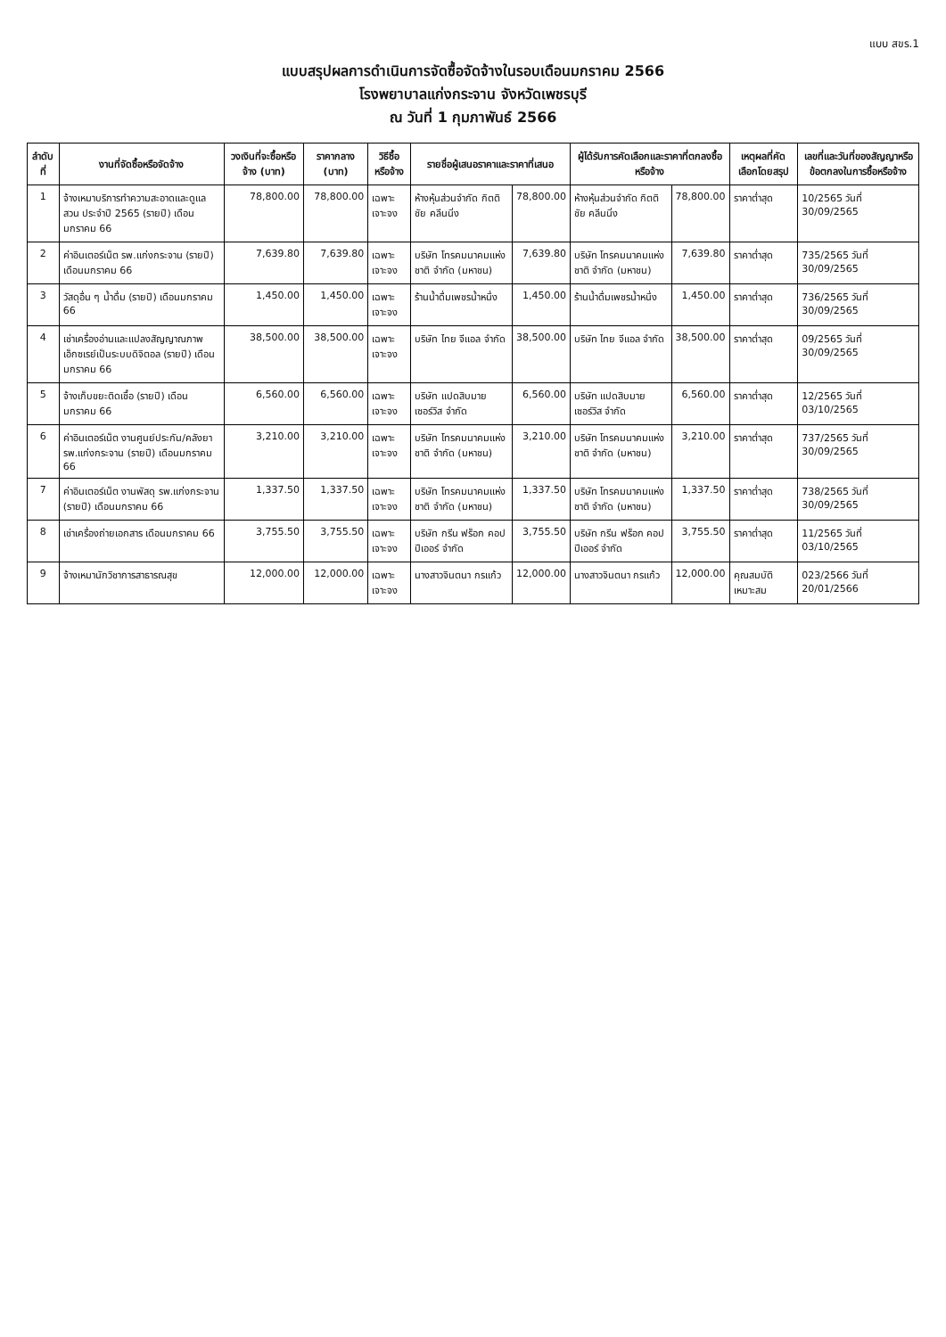แบบ สขร.1
แบบสรุปผลการดำเนินการจัดซื้อจัดจ้างในรอบเดือนมกราคม 2566
โรงพยาบาลแก่งกระจาน จังหวัดเพชรบุรี
ณ วันที่ 1 กุมภาพันธ์ 2566
| ลำดับที่ | งานที่จัดซื้อหรือจัดจ้าง | วงเงินที่จะซื้อหรือจ้าง (บาท) | ราคากลาง (บาท) | วิธีซื้อหรือจ้าง | รายชื่อผู้เสนอราคาและราคาที่เสนอ | | ผู้ได้รับการคัดเลือกและราคาที่ตกลงซื้อหรือจ้าง | | เหตุผลที่คัดเลือกโดยสรุป | เลขที่และวันที่ของสัญญาหรือข้อตกลงในการซื้อหรือจ้าง |
| --- | --- | --- | --- | --- | --- | --- | --- | --- | --- | --- |
| 1 | จ้างเหมาบริการทำความสะอาดและดูแลสวน ประจำปี 2565 (รายปี) เดือนมกราคม 66 | 78,800.00 | 78,800.00 | เฉพาะเจาะจง | ห้างหุ้นส่วนจำกัด กิตติชัย คลีนนิ่ง | 78,800.00 | ห้างหุ้นส่วนจำกัด กิตติชัย คลีนนิ่ง | 78,800.00 | ราคาต่ำสุด | 10/2565 วันที่ 30/09/2565 |
| 2 | ค่าอินเตอร์เน็ต รพ.แก่งกระจาน (รายปี) เดือนมกราคม 66 | 7,639.80 | 7,639.80 | เฉพาะเจาะจง | บริษัท โทรคมนาคมแห่งชาติ จำกัด (มหาชน) | 7,639.80 | บริษัท โทรคมนาคมแห่งชาติ จำกัด (มหาชน) | 7,639.80 | ราคาต่ำสุด | 735/2565 วันที่ 30/09/2565 |
| 3 | วัสดุอื่น ๆ น้ำดื่ม (รายปี) เดือนมกราคม 66 | 1,450.00 | 1,450.00 | เฉพาะเจาะจง | ร้านน้ำดื่มเพชรน้ำหนึ่ง | 1,450.00 | ร้านน้ำดื่มเพชรน้ำหนึ่ง | 1,450.00 | ราคาต่ำสุด | 736/2565 วันที่ 30/09/2565 |
| 4 | เช่าเครื่องอ่านและแปลงสัญญาณภาพเอ็กซเรย์เป็นระบบดิจิตอล (รายปี) เดือนมกราคม 66 | 38,500.00 | 38,500.00 | เฉพาะเจาะจง | บริษัท ไทย จีแอล จำกัด | 38,500.00 | บริษัท ไทย จีแอล จำกัด | 38,500.00 | ราคาต่ำสุด | 09/2565 วันที่ 30/09/2565 |
| 5 | จ้างเก็บขยะติดเชื้อ (รายปี) เดือนมกราคม 66 | 6,560.00 | 6,560.00 | เฉพาะเจาะจง | บริษัท แปดสิบมาย เซอร์วิส จำกัด | 6,560.00 | บริษัท แปดสิบมาย เซอร์วิส จำกัด | 6,560.00 | ราคาต่ำสุด | 12/2565 วันที่ 03/10/2565 |
| 6 | ค่าอินเตอร์เน็ต งานศูนย์ประกัน/คลังยา รพ.แก่งกระจาน (รายปี) เดือนมกราคม 66 | 3,210.00 | 3,210.00 | เฉพาะเจาะจง | บริษัท โทรคมนาคมแห่งชาติ จำกัด (มหาชน) | 3,210.00 | บริษัท โทรคมนาคมแห่งชาติ จำกัด (มหาชน) | 3,210.00 | ราคาต่ำสุด | 737/2565 วันที่ 30/09/2565 |
| 7 | ค่าอินเตอร์เน็ต งานพัสดุ รพ.แก่งกระจาน (รายปี) เดือนมกราคม 66 | 1,337.50 | 1,337.50 | เฉพาะเจาะจง | บริษัท โทรคมนาคมแห่งชาติ จำกัด (มหาชน) | 1,337.50 | บริษัท โทรคมนาคมแห่งชาติ จำกัด (มหาชน) | 1,337.50 | ราคาต่ำสุด | 738/2565 วันที่ 30/09/2565 |
| 8 | เช่าเครื่องถ่ายเอกสาร เดือนมกราคม 66 | 3,755.50 | 3,755.50 | เฉพาะเจาะจง | บริษัท กรีน ฟร็อก คอปปีเออร์ จำกัด | 3,755.50 | บริษัท กรีน ฟร็อก คอปปีเออร์ จำกัด | 3,755.50 | ราคาต่ำสุด | 11/2565 วันที่ 03/10/2565 |
| 9 | จ้างเหมานักวิชาการสาธารณสุข | 12,000.00 | 12,000.00 | เฉพาะเจาะจง | นางสาวจินตนา กรแก้ว | 12,000.00 | นางสาวจินตนา กรแก้ว | 12,000.00 | คุณสมบัติเหมาะสม | 023/2566 วันที่ 20/01/2566 |